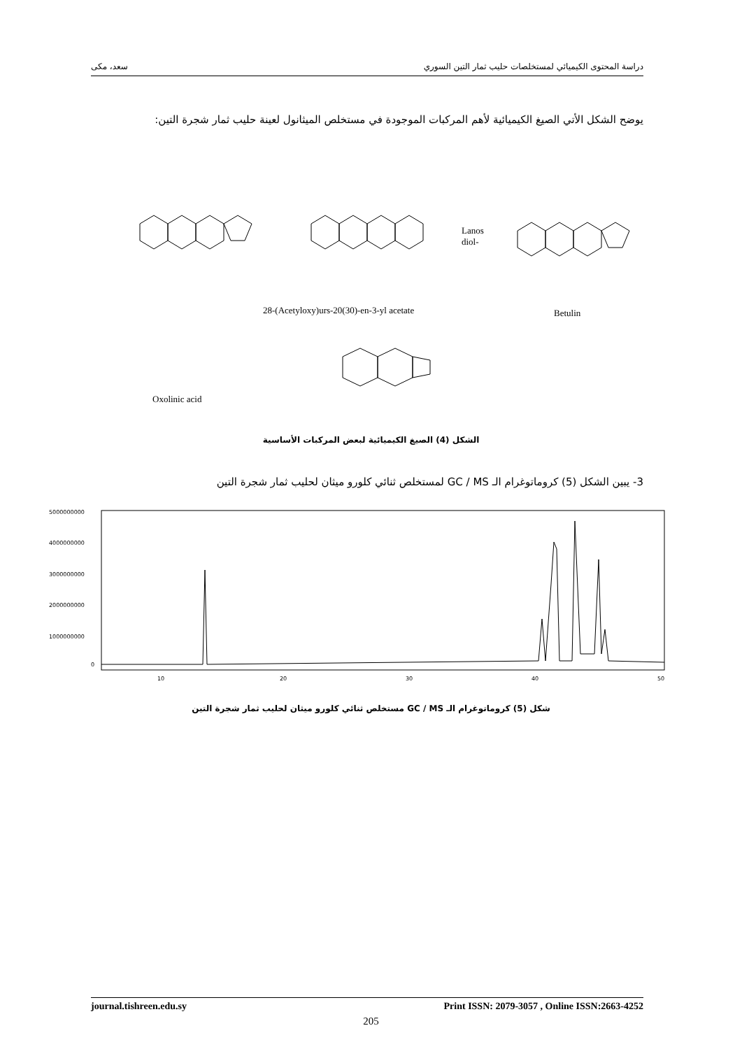دراسة المحتوى الكيميائي لمستخلصات حليب ثمار التين السوري سعد، مكى
يوضح الشكل الأتي الصيغ الكيميائية لأهم المركبات الموجودة في مستخلص الميثانول لعينة حليب ثمار شجرة التين:
Lanos
diol-
28-(Acetyloxy)urs-20(30)-en-3-yl acetate
Betulin
Oxolinic acid
الشكل (4) الصيغ الكيميائية لبعض المركبات الأساسية
3- يبين الشكل (5) كروماتوغرام الـ GC / MS لمستخلص ثنائي كلورو ميثان لحليب ثمار شجرة التين
5000000000
4000000000
3000000000
2000000000
1000000000
0
10
20
30
40
50
شكل (5) كروماتوغرام الـ GC / MS مستخلص ثنائي كلورو ميثان لحليب ثمار شجرة التين
journal.tishreen.edu.sy Print ISSN: 2079-3057 , Online ISSN:2663-4252
205